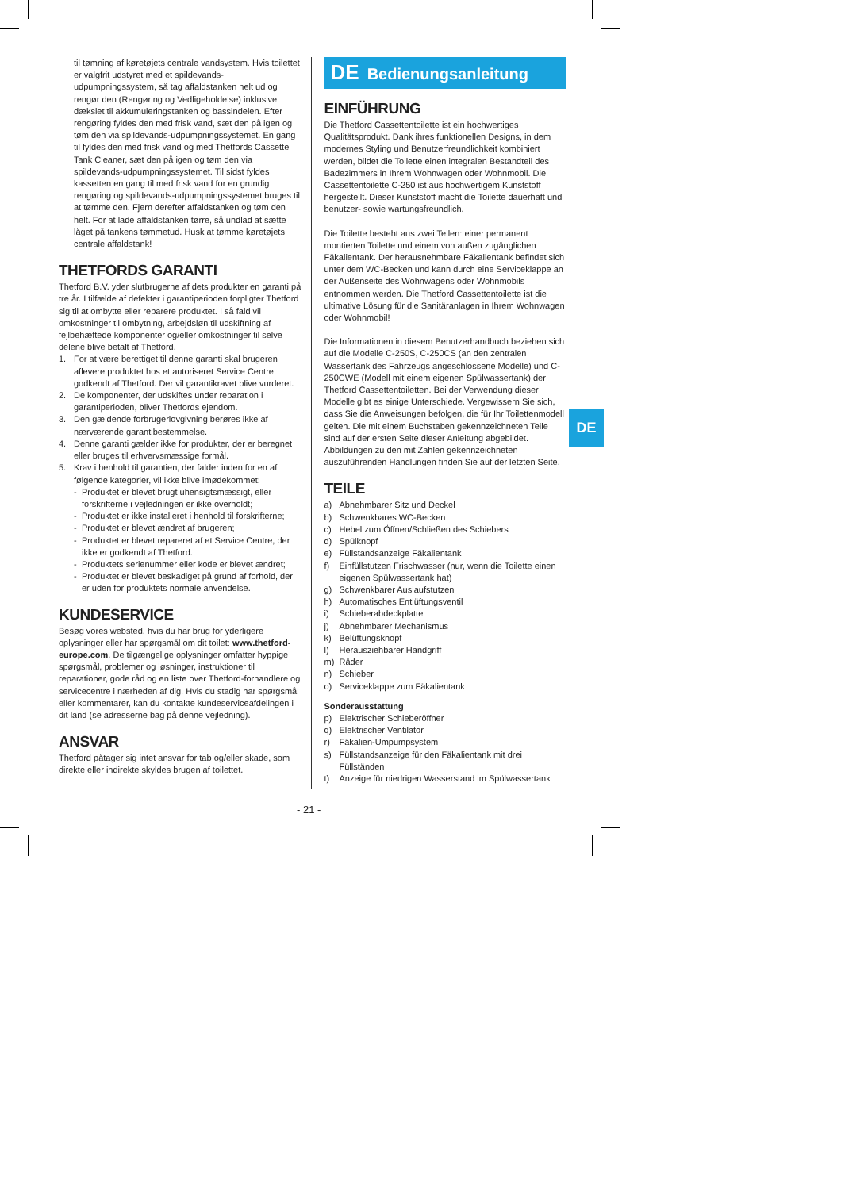til tømning af køretøjets centrale vandsystem. Hvis toilettet er valgfrit udstyret med et spildevands-udpumpningssystem, så tag affaldstanken helt ud og rengør den (Rengøring og Vedligeholdelse) inklusive dækslet til akkumuleringstanken og bassindelen. Efter rengøring fyldes den med frisk vand, sæt den på igen og tøm den via spildevands-udpumpningssystemet. En gang til fyldes den med frisk vand og med Thetfords Cassette Tank Cleaner, sæt den på igen og tøm den via spildevands-udpumpningssystemet. Til sidst fyldes kassetten en gang til med frisk vand for en grundig rengøring og spildevands-udpumpningssystemet bruges til at tømme den. Fjern derefter affaldstanken og tøm den helt. For at lade affaldstanken tørre, så undlad at sætte låget på tankens tømmetud. Husk at tømme køretøjets centrale affaldstank!
THETFORDS GARANTI
Thetford B.V. yder slutbrugerne af dets produkter en garanti på tre år. I tilfælde af defekter i garantiperioden forpligter Thetford sig til at ombytte eller reparere produktet. I så fald vil omkostninger til ombytning, arbejdsløn til udskiftning af fejlbehæftede komponenter og/eller omkostninger til selve delene blive betalt af Thetford.
1. For at være berettiget til denne garanti skal brugeren aflevere produktet hos et autoriseret Service Centre godkendt af Thetford. Der vil garantikravet blive vurderet.
2. De komponenter, der udskiftes under reparation i garantiperioden, bliver Thetfords ejendom.
3. Den gældende forbrugerlovgivning berøres ikke af nærværende garantibestemmelse.
4. Denne garanti gælder ikke for produkter, der er beregnet eller bruges til erhvervsmæssige formål.
5. Krav i henhold til garantien, der falder inden for en af følgende kategorier, vil ikke blive imødekommet:
- Produktet er blevet brugt uhensigtsmæssigt, eller forskrifterne i vejledningen er ikke overholdt;
- Produktet er ikke installeret i henhold til forskrifterne;
- Produktet er blevet ændret af brugeren;
- Produktet er blevet repareret af et Service Centre, der ikke er godkendt af Thetford.
- Produktets serienummer eller kode er blevet ændret;
- Produktet er blevet beskadiget på grund af forhold, der er uden for produktets normale anvendelse.
KUNDESERVICE
Besøg vores websted, hvis du har brug for yderligere oplysninger eller har spørgsmål om dit toilet: www.thetford-europe.com. De tilgængelige oplysninger omfatter hyppige spørgsmål, problemer og løsninger, instruktioner til reparationer, gode råd og en liste over Thetford-forhandlere og servicecentre i nærheden af dig. Hvis du stadig har spørgsmål eller kommentarer, kan du kontakte kundeserviceafdelingen i dit land (se adresserne bag på denne vejledning).
ANSVAR
Thetford påtager sig intet ansvar for tab og/eller skade, som direkte eller indirekte skyldes brugen af toilettet.
DE Bedienungsanleitung
EINFÜHRUNG
Die Thetford Cassettentoilette ist ein hochwertiges Qualitätsprodukt. Dank ihres funktionellen Designs, in dem modernes Styling und Benutzerfreundlichkeit kombiniert werden, bildet die Toilette einen integralen Bestandteil des Badezimmers in Ihrem Wohnwagen oder Wohnmobil. Die Cassettentoilette C-250 ist aus hochwertigem Kunststoff hergestellt. Dieser Kunststoff macht die Toilette dauerhaft und benutzer- sowie wartungsfreundlich.
Die Toilette besteht aus zwei Teilen: einer permanent montierten Toilette und einem von außen zugänglichen Fäkalientank. Der herausnehmbare Fäkalientank befindet sich unter dem WC-Becken und kann durch eine Serviceklappe an der Außenseite des Wohnwagens oder Wohnmobils entnommen werden. Die Thetford Cassettentoilette ist die ultimative Lösung für die Sanitäranlagen in Ihrem Wohnwagen oder Wohnmobil!
Die Informationen in diesem Benutzerhandbuch beziehen sich auf die Modelle C-250S, C-250CS (an den zentralen Wassertank des Fahrzeugs angeschlossene Modelle) und C-250CWE (Modell mit einem eigenen Spülwassertank) der Thetford Cassettentoiletten. Bei der Verwendung dieser Modelle gibt es einige Unterschiede. Vergewissern Sie sich, dass Sie die Anweisungen befolgen, die für Ihr Toilettenmodell gelten. Die mit einem Buchstaben gekennzeichneten Teile sind auf der ersten Seite dieser Anleitung abgebildet. Abbildungen zu den mit Zahlen gekennzeichneten auszuführenden Handlungen finden Sie auf der letzten Seite.
TEILE
a) Abnehmbarer Sitz und Deckel
b) Schwenkbares WC-Becken
c) Hebel zum Öffnen/Schließen des Schiebers
d) Spülknopf
e) Füllstandsanzeige Fäkalientank
f) Einfüllstutzen Frischwasser (nur, wenn die Toilette einen eigenen Spülwassertank hat)
g) Schwenkbarer Auslaufstutzen
h) Automatisches Entlüftungsventil
i) Schieberabdeckplatte
j) Abnehmbarer Mechanismus
k) Belüftungsknopf
l) Herausziehbarer Handgriff
m) Räder
n) Schieber
o) Serviceklappe zum Fäkalientank
Sonderausstattung
p) Elektrischer Schieberöffner
q) Elektrischer Ventilator
r) Fäkalien-Umpumpsystem
s) Füllstandsanzeige für den Fäkalientank mit drei Füllständen
t) Anzeige für niedrigen Wasserstand im Spülwassertank
DE
- 21 -